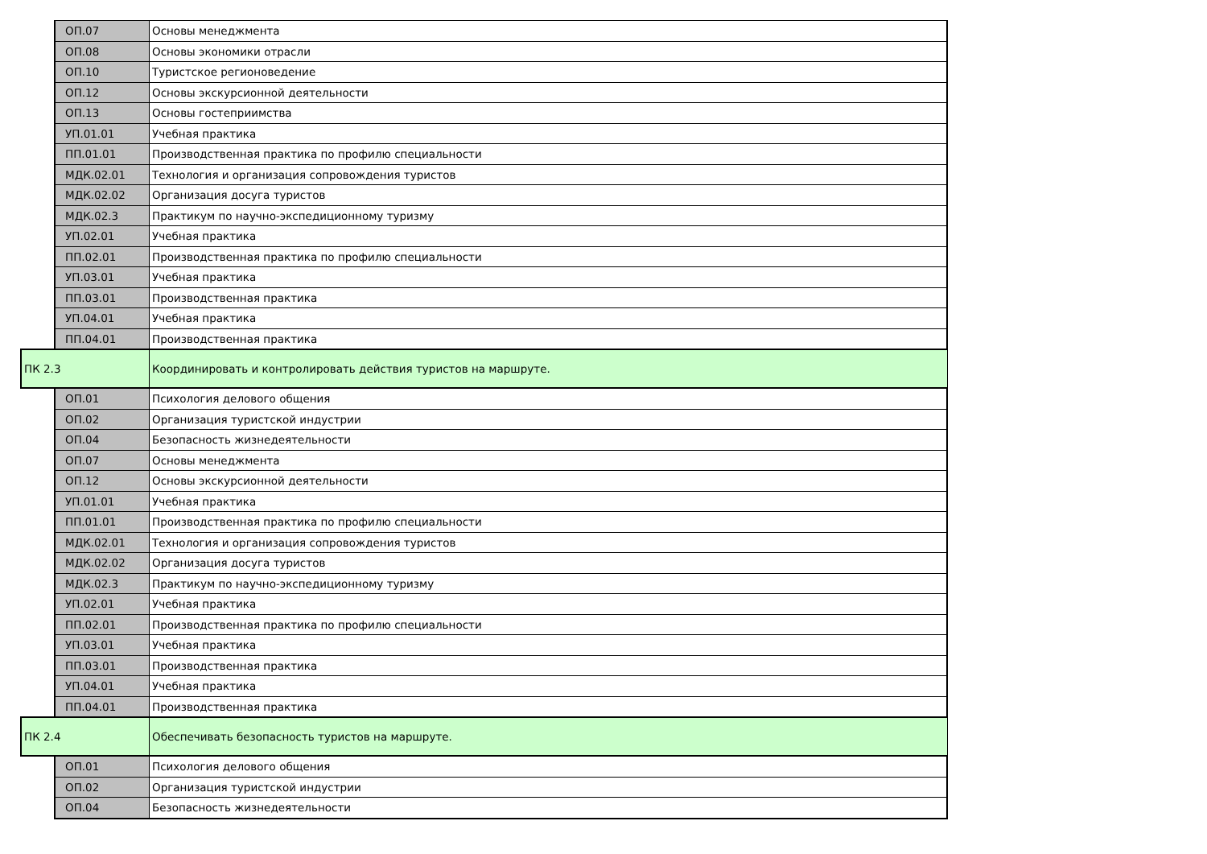| | ОП.07 | Основы менеджмента |
| | ОП.08 | Основы экономики отрасли |
| | ОП.10 | Туристское регионоведение |
| | ОП.12 | Основы экскурсионной деятельности |
| | ОП.13 | Основы гостеприимства |
| | УП.01.01 | Учебная практика |
| | ПП.01.01 | Производственная практика по профилю специальности |
| | МДК.02.01 | Технология и организация сопровождения туристов |
| | МДК.02.02 | Организация досуга туристов |
| | МДК.02.3 | Практикум по научно-экспедиционному туризму |
| | УП.02.01 | Учебная практика |
| | ПП.02.01 | Производственная практика по профилю специальности |
| | УП.03.01 | Учебная практика |
| | ПП.03.01 | Производственная практика |
| | УП.04.01 | Учебная практика |
| | ПП.04.01 | Производственная практика |
| ПК 2.3 | | Координировать и контролировать действия туристов на маршруте. |
| | ОП.01 | Психология делового общения |
| | ОП.02 | Организация туристской индустрии |
| | ОП.04 | Безопасность жизнедеятельности |
| | ОП.07 | Основы менеджмента |
| | ОП.12 | Основы экскурсионной деятельности |
| | УП.01.01 | Учебная практика |
| | ПП.01.01 | Производственная практика по профилю специальности |
| | МДК.02.01 | Технология и организация сопровождения туристов |
| | МДК.02.02 | Организация досуга туристов |
| | МДК.02.3 | Практикум по научно-экспедиционному туризму |
| | УП.02.01 | Учебная практика |
| | ПП.02.01 | Производственная практика по профилю специальности |
| | УП.03.01 | Учебная практика |
| | ПП.03.01 | Производственная практика |
| | УП.04.01 | Учебная практика |
| | ПП.04.01 | Производственная практика |
| ПК 2.4 | | Обеспечивать безопасность туристов на маршруте. |
| | ОП.01 | Психология делового общения |
| | ОП.02 | Организация туристской индустрии |
| | ОП.04 | Безопасность жизнедеятельности |